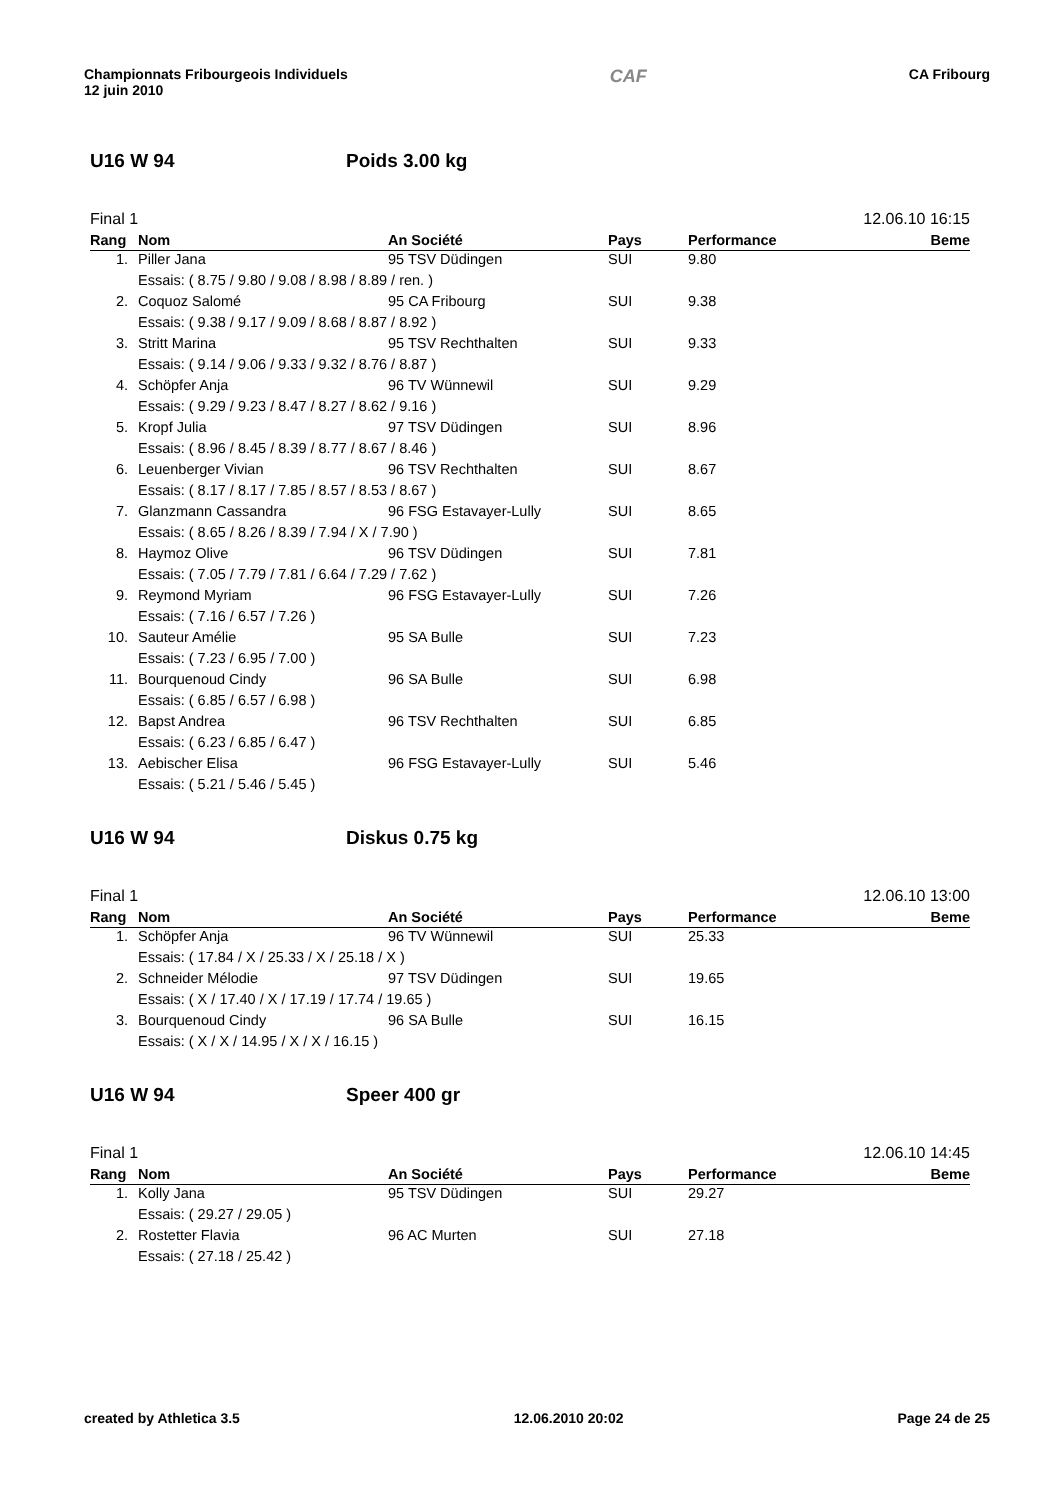Championnats Fribourgeois Individuels
12 juin 2010
CAF
CA Fribourg
U16 W 94 Poids 3.00 kg
Final 1 12.06.10 16:15
| Rang | Nom | An Société | Pays | Performance | Beme |
| --- | --- | --- | --- | --- | --- |
| 1. | Piller Jana | 95 TSV Düdingen | SUI | 9.80 | |
| | Essais: ( 8.75 / 9.80 / 9.08 / 8.98 / 8.89 / ren. ) | | | | |
| 2. | Coquoz Salomé | 95 CA Fribourg | SUI | 9.38 | |
| | Essais: ( 9.38 / 9.17 / 9.09 / 8.68 / 8.87 / 8.92 ) | | | | |
| 3. | Stritt Marina | 95 TSV Rechthalten | SUI | 9.33 | |
| | Essais: ( 9.14 / 9.06 / 9.33 / 9.32 / 8.76 / 8.87 ) | | | | |
| 4. | Schöpfer Anja | 96 TV Wünnewil | SUI | 9.29 | |
| | Essais: ( 9.29 / 9.23 / 8.47 / 8.27 / 8.62 / 9.16 ) | | | | |
| 5. | Kropf Julia | 97 TSV Düdingen | SUI | 8.96 | |
| | Essais: ( 8.96 / 8.45 / 8.39 / 8.77 / 8.67 / 8.46 ) | | | | |
| 6. | Leuenberger Vivian | 96 TSV Rechthalten | SUI | 8.67 | |
| | Essais: ( 8.17 / 8.17 / 7.85 / 8.57 / 8.53 / 8.67 ) | | | | |
| 7. | Glanzmann Cassandra | 96 FSG Estavayer-Lully | SUI | 8.65 | |
| | Essais: ( 8.65 / 8.26 / 8.39 / 7.94 / X / 7.90 ) | | | | |
| 8. | Haymoz Olive | 96 TSV Düdingen | SUI | 7.81 | |
| | Essais: ( 7.05 / 7.79 / 7.81 / 6.64 / 7.29 / 7.62 ) | | | | |
| 9. | Reymond Myriam | 96 FSG Estavayer-Lully | SUI | 7.26 | |
| | Essais: ( 7.16 / 6.57 / 7.26 ) | | | | |
| 10. | Sauteur Amélie | 95 SA Bulle | SUI | 7.23 | |
| | Essais: ( 7.23 / 6.95 / 7.00 ) | | | | |
| 11. | Bourquenoud Cindy | 96 SA Bulle | SUI | 6.98 | |
| | Essais: ( 6.85 / 6.57 / 6.98 ) | | | | |
| 12. | Bapst Andrea | 96 TSV Rechthalten | SUI | 6.85 | |
| | Essais: ( 6.23 / 6.85 / 6.47 ) | | | | |
| 13. | Aebischer Elisa | 96 FSG Estavayer-Lully | SUI | 5.46 | |
| | Essais: ( 5.21 / 5.46 / 5.45 ) | | | | |
U16 W 94 Diskus 0.75 kg
Final 1 12.06.10 13:00
| Rang | Nom | An Société | Pays | Performance | Beme |
| --- | --- | --- | --- | --- | --- |
| 1. | Schöpfer Anja | 96 TV Wünnewil | SUI | 25.33 | |
| | Essais: ( 17.84 / X / 25.33 / X / 25.18 / X ) | | | | |
| 2. | Schneider Mélodie | 97 TSV Düdingen | SUI | 19.65 | |
| | Essais: ( X / 17.40 / X / 17.19 / 17.74 / 19.65 ) | | | | |
| 3. | Bourquenoud Cindy | 96 SA Bulle | SUI | 16.15 | |
| | Essais: ( X / X / 14.95 / X / X / 16.15 ) | | | | |
U16 W 94 Speer 400 gr
Final 1 12.06.10 14:45
| Rang | Nom | An Société | Pays | Performance | Beme |
| --- | --- | --- | --- | --- | --- |
| 1. | Kolly Jana | 95 TSV Düdingen | SUI | 29.27 | |
| | Essais: ( 29.27 / 29.05 ) | | | | |
| 2. | Rostetter Flavia | 96 AC Murten | SUI | 27.18 | |
| | Essais: ( 27.18 / 25.42 ) | | | | |
created by Athletica 3.5 12.06.2010 20:02 Page 24 de 25